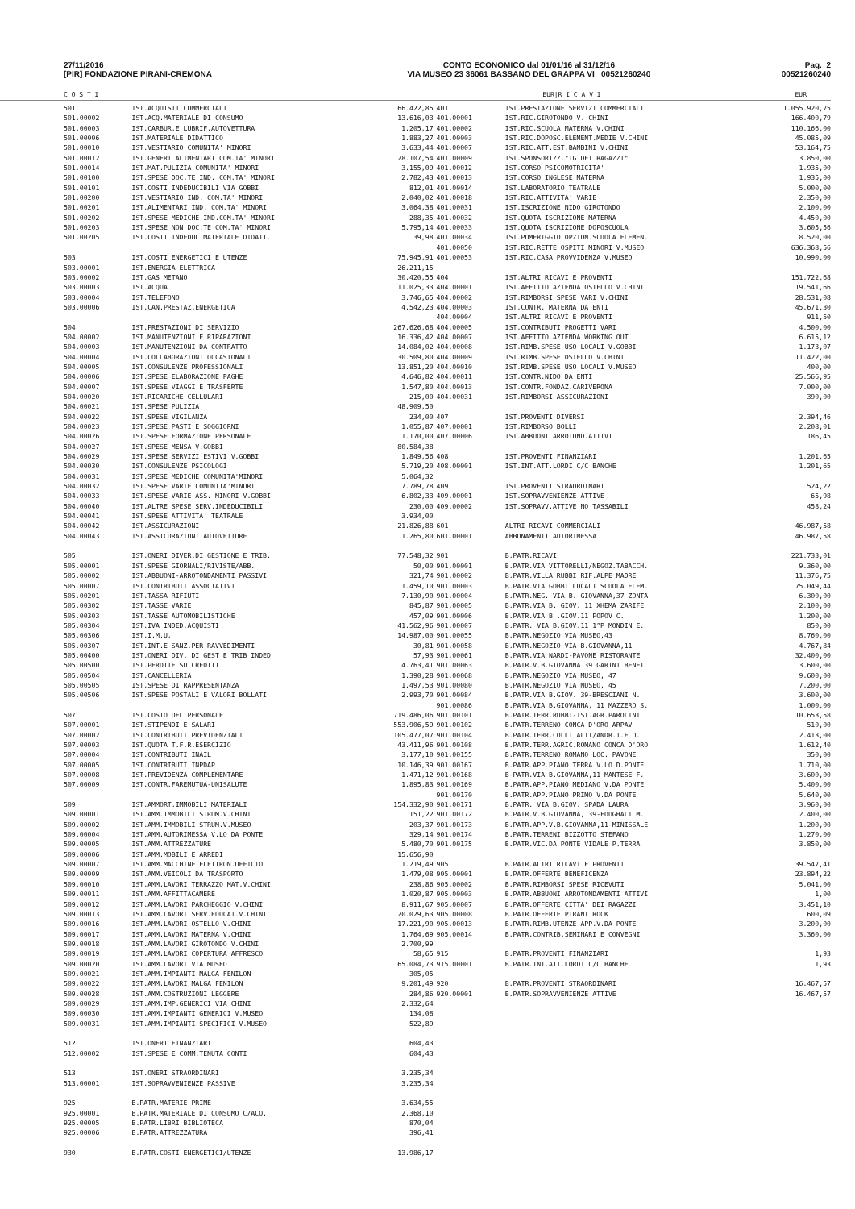27/11/2016
[PIR] FONDAZIONE PIRANI-CREMONA
CONTO ECONOMICO dal 01/01/16 al 31/12/16
VIA MUSEO 23 36061 BASSANO DEL GRAPPA VI 00521260240
Pag. 2
00521260240
C O S T I EUR|R I C A V I EUR
| 501 | IST.ACQUISTI COMMERCIALI | 66.422,85 | 401 | IST.PRESTAZIONE SERVIZI COMMERCIALI | 1.055.920,75 |
| 501.00002 | IST.ACQ.MATERIALE DI CONSUMO | 13.616,03 | 401.00001 | IST.RIC.GIROTONDO V. CHINI | 166.400,79 |
| 501.00003 | IST.CARBUR.E LUBRIF.AUTOVETTURA | 1.205,17 | 401.00002 | IST.RIC.SCUOLA MATERNA V.CHINI | 110.166,00 |
| 501.00006 | IST.MATERIALE DIDATTICO | 1.883,27 | 401.00003 | IST.RIC.DOPOSC.ELEMENT.MEDIE V.CHINI | 45.085,09 |
| 501.00010 | IST.VESTIARIO COMUNITA' MINORI | 3.633,44 | 401.00007 | IST.RIC.ATT.EST.BAMBINI V.CHINI | 53.164,75 |
| 501.00012 | IST.GENERI ALIMENTARI COM.TA' MINORI | 28.107,54 | 401.00009 | IST.SPONSORIZZ."TG DEI RAGAZZI" | 3.850,00 |
| 501.00014 | IST.MAT.PULIZIA COMUNITA' MINORI | 3.155,09 | 401.00012 | IST.CORSO PSICOMOTRICITA' | 1.935,00 |
| 501.00100 | IST.SPESE DOC.TE IND. COM.TA' MINORI | 2.782,43 | 401.00013 | IST.CORSO INGLESE MATERNA | 1.935,00 |
| 501.00101 | IST.COSTI INDEDUCIBILI VIA GOBBI | 812,01 | 401.00014 | IST.LABORATORIO TEATRALE | 5.000,00 |
| 501.00200 | IST.VESTIARIO IND. COM.TA' MINORI | 2.040,02 | 401.00018 | IST.RIC.ATTIVITA' VARIE | 2.350,00 |
| 501.00201 | IST.ALIMENTARI IND. COM.TA' MINORI | 3.064,38 | 401.00031 | IST.ISCRIZIONE NIDO GIROTONDO | 2.100,00 |
| 501.00202 | IST.SPESE MEDICHE IND.COM.TA' MINORI | 288,35 | 401.00032 | IST.QUOTA ISCRIZIONE MATERNA | 4.450,00 |
| 501.00203 | IST.SPESE NON DOC.TE COM.TA' MINORI | 5.795,14 | 401.00033 | IST.QUOTA ISCRIZIONE DOPOSCUOLA | 3.605,56 |
| 501.00205 | IST.COSTI INDEDUC.MATERIALE DIDATT. | 39,98 | 401.00034 | IST.POMERIGGIO OPZION.SCUOLA ELEMEN. | 8.520,00 |
| | | | 401.00050 | IST.RIC.RETTE OSPITI MINORI V.MUSEO | 636.368,56 |
| 503 | IST.COSTI ENERGETICI E UTENZE | 75.945,91 | 401.00053 | IST.RIC.CASA PROVVIDENZA V.MUSEO | 10.990,00 |
| 503.00001 | IST.ENERGIA ELETTRICA | 26.211,15 | | | |
| 503.00002 | IST.GAS METANO | 30.420,55 | 404 | IST.ALTRI RICAVI E PROVENTI | 151.722,68 |
| 503.00003 | IST.ACQUA | 11.025,33 | 404.00001 | IST.AFFITTO AZIENDA OSTELLO V.CHINI | 19.541,66 |
| 503.00004 | IST.TELEFONO | 3.746,65 | 404.00002 | IST.RIMBORSI SPESE VARI V.CHINI | 28.531,08 |
| 503.00006 | IST.CAN.PRESTAZ.ENERGETICA | 4.542,23 | 404.00003 | IST.CONTR. MATERNA DA ENTI | 45.671,30 |
| | | | 404.00004 | IST.ALTRI RICAVI E PROVENTI | 911,50 |
| 504 | IST.PRESTAZIONI DI SERVIZIO | 267.626,68 | 404.00005 | IST.CONTRIBUTI PROGETTI VARI | 4.500,00 |
| 504.00002 | IST.MANUTENZIONI E RIPARAZIONI | 16.336,42 | 404.00007 | IST.AFFITTO AZIENDA WORKING OUT | 6.615,12 |
| 504.00003 | IST.MANUTENZIONI DA CONTRATTO | 14.084,02 | 404.00008 | IST.RIMB.SPESE USO LOCALI V.GOBBI | 1.173,07 |
| 504.00004 | IST.COLLABORAZIONI OCCASIONALI | 30.509,80 | 404.00009 | IST.RIMB.SPESE OSTELLO V.CHINI | 11.422,00 |
| 504.00005 | IST.CONSULENZE PROFESSIONALI | 13.851,20 | 404.00010 | IST.RIMB.SPESE USO LOCALI V.MUSEO | 400,00 |
| 504.00006 | IST.SPESE ELABORAZIONE PAGHE | 4.646,82 | 404.00011 | IST.CONTR.NIDO DA ENTI | 25.566,95 |
| 504.00007 | IST.SPESE VIAGGI E TRASFERTE | 1.547,80 | 404.00013 | IST.CONTR.FONDAZ.CARIVERONA | 7.000,00 |
| 504.00020 | IST.RICARICHE CELLULARI | 215,00 | 404.00031 | IST.RIMBORSI ASSICURAZIONI | 390,00 |
| 504.00021 | IST.SPESE PULIZIA | 48.909,50 | | | |
| 504.00022 | IST.SPESE VIGILANZA | 234,00 | 407 | IST.PROVENTI DIVERSI | 2.394,46 |
| 504.00023 | IST.SPESE PASTI E SOGGIORNI | 1.055,87 | 407.00001 | IST.RIMBORSO BOLLI | 2.208,01 |
| 504.00026 | IST.SPESE FORMAZIONE PERSONALE | 1.170,00 | 407.00006 | IST.ABBUONI ARROTOND.ATTIVI | 186,45 |
| 504.00027 | IST.SPESE MENSA V.GOBBI | 80.584,38 | | | |
| 504.00029 | IST.SPESE SERVIZI ESTIVI V.GOBBI | 1.849,56 | 408 | IST.PROVENTI FINANZIARI | 1.201,65 |
| 504.00030 | IST.CONSULENZE PSICOLOGI | 5.719,20 | 408.00001 | IST.INT.ATT.LORDI C/C BANCHE | 1.201,65 |
| 504.00031 | IST.SPESE MEDICHE COMUNITA'MINORI | 5.064,32 | | | |
| 504.00032 | IST.SPESE VARIE COMUNITA'MINORI | 7.789,78 | 409 | IST.PROVENTI STRAORDINARI | 524,22 |
| 504.00033 | IST.SPESE VARIE ASS. MINORI V.GOBBI | 6.802,33 | 409.00001 | IST.SOPRAVVENIENZE ATTIVE | 65,98 |
| 504.00040 | IST.ALTRE SPESE SERV.INDEDUCIBILI | 230,00 | 409.00002 | IST.SOPRAVV.ATTIVE NO TASSABILI | 458,24 |
| 504.00041 | IST.SPESE ATTIVITA' TEATRALE | 3.934,00 | | | |
| 504.00042 | IST.ASSICURAZIONI | 21.826,88 | 601 | ALTRI RICAVI COMMERCIALI | 46.987,58 |
| 504.00043 | IST.ASSICURAZIONI AUTOVETTURE | 1.265,80 | 601.00001 | ABBONAMENTI AUTORIMESSA | 46.987,58 |
| 505 | IST.ONERI DIVER.DI GESTIONE E TRIB. | 77.548,32 | 901 | B.PATR.RICAVI | 221.733,01 |
| 505.00001 | IST.SPESE GIORNALI/RIVISTE/ABB. | 50,00 | 901.00001 | B.PATR.VIA VITTORELLI/NEGOZ.TABACCH. | 9.360,00 |
| 505.00002 | IST.ABBUONI-ARROTONDAMENTI PASSIVI | 321,74 | 901.00002 | B.PATR.VILLA RUBBI RIF.ALPE MADRE | 11.376,75 |
| 505.00007 | IST.CONTRIBUTI ASSOCIATIVI | 1.459,10 | 901.00003 | B.PATR.VIA GOBBI LOCALI SCUOLA ELEM. | 75.049,44 |
| 505.00201 | IST.TASSA RIFIUTI | 7.130,90 | 901.00004 | B.PATR.NEG. VIA B. GIOVANNA,37 ZONTA | 6.300,00 |
| 505.00302 | IST.TASSE VARIE | 845,87 | 901.00005 | B.PATR.VIA B. GIOV. 11 XHEMA ZARIFE | 2.100,00 |
| 505.00303 | IST.TASSE AUTOMOBILISTICHE | 457,09 | 901.00006 | B.PATR.VIA B .GIOV.11 POPOV C. | 1.200,00 |
| 505.00304 | IST.IVA INDED.ACQUISTI | 41.562,96 | 901.00007 | B.PATR. VIA B.GIOV.11 1°P MONDIN E. | 850,00 |
| 505.00306 | IST.I.M.U. | 14.987,00 | 901.00055 | B.PATR.NEGOZIO VIA MUSEO,43 | 8.760,00 |
| 505.00307 | IST.INT.E SANZ.PER RAVVEDIMENTI | 30,81 | 901.00058 | B.PATR.NEGOZIO VIA B.GIOVANNA,11 | 4.767,84 |
| 505.00400 | IST.ONERI DIV. DI GEST E TRIB INDED | 57,93 | 901.00061 | B.PATR.VIA NARDI-PAVONE RISTORANTE | 32.400,00 |
| 505.00500 | IST.PERDITE SU CREDITI | 4.763,41 | 901.00063 | B.PATR.V.B.GIOVANNA 39 GARINI BENET | 3.600,00 |
| 505.00504 | IST.CANCELLERIA | 1.390,28 | 901.00068 | B.PATR.NEGOZIO VIA MUSEO, 47 | 9.600,00 |
| 505.00505 | IST.SPESE DI RAPPRESENTANZA | 1.497,53 | 901.00080 | B.PATR.NEGOZIO VIA MUSEO, 45 | 7.200,00 |
| 505.00506 | IST.SPESE POSTALI E VALORI BOLLATI | 2.993,70 | 901.00084 | B.PATR.VIA B.GIOV. 39-BRESCIANI N. | 3.600,00 |
| | | | 901.00086 | B.PATR.VIA B.GIOVANNA, 11 MAZZERO S. | 1.000,00 |
| 507 | IST.COSTO DEL PERSONALE | 719.486,06 | 901.00101 | B.PATR.TERR.RUBBI-IST.AGR.PAROLINI | 10.653,58 |
| 507.00001 | IST.STIPENDI E SALARI | 553.906,59 | 901.00102 | B.PATR.TERRENO CONCA D'ORO ARPAV | 510,00 |
| 507.00002 | IST.CONTRIBUTI PREVIDENZIALI | 105.477,07 | 901.00104 | B.PATR.TERR.COLLI ALTI/ANDR.I.E O. | 2.413,00 |
| 507.00003 | IST.QUOTA T.F.R.ESERCIZIO | 43.411,96 | 901.00108 | B.PATR.TERR.AGRIC.ROMANO CONCA D'ORO | 1.612,40 |
| 507.00004 | IST.CONTRIBUTI INAIL | 3.177,10 | 901.00155 | B.PATR.TERRENO ROMANO LOC. PAVONE | 350,00 |
| 507.00005 | IST.CONTRIBUTI INPDAP | 10.146,39 | 901.00167 | B.PATR.APP.PIANO TERRA V.LO D.PONTE | 1.710,00 |
| 507.00008 | IST.PREVIDENZA COMPLEMENTARE | 1.471,12 | 901.00168 | B-PATR.VIA B.GIOVANNA,11 MANTESE F. | 3.600,00 |
| 507.00009 | IST.CONTR.FAREMUTUA-UNISALUTE | 1.895,83 | 901.00169 | B.PATR.APP.PIANO MEDIANO V.DA PONTE | 5.400,00 |
| | | | 901.00170 | B.PATR.APP.PIANO PRIMO V.DA PONTE | 5.640,00 |
| 509 | IST.AMMORT.IMMOBILI MATERIALI | 154.332,90 | 901.00171 | B.PATR. VIA B.GIOV. SPADA LAURA | 3.960,00 |
| 509.00001 | IST.AMM.IMMOBILI STRUM.V.CHINI | 151,22 | 901.00172 | B.PATR.V.B.GIOVANNA, 39-FOUGHALI M. | 2.400,00 |
| 509.00002 | IST.AMM.IMMOBILI STRUM.V.MUSEO | 203,37 | 901.00173 | B.PATR.APP.V.B.GIOVANNA,11-MINISSALE | 1.200,00 |
| 509.00004 | IST.AMM.AUTORIMESSA V.LO DA PONTE | 329,14 | 901.00174 | B.PATR.TERRENI BIZZOTTO STEFANO | 1.270,00 |
| 509.00005 | IST.AMM.ATTREZZATURE | 5.480,70 | 901.00175 | B.PATR.VIC.DA PONTE VIDALE P.TERRA | 3.850,00 |
| 509.00006 | IST.AMM.MOBILI E ARREDI | 15.656,90 | | | |
| 509.00007 | IST.AMM.MACCHINE ELETTRON.UFFICIO | 1.219,49 | 905 | B.PATR.ALTRI RICAVI E PROVENTI | 39.547,41 |
| 509.00009 | IST.AMM.VEICOLI DA TRASPORTO | 1.479,08 | 905.00001 | B.PATR.OFFERTE BENEFICENZA | 23.894,22 |
| 509.00010 | IST.AMM.LAVORI TERRAZZO MAT.V.CHINI | 238,86 | 905.00002 | B.PATR.RIMBORSI SPESE RICEVUTI | 5.041,00 |
| 509.00011 | IST.AMM.AFFITTACAMERE | 1.020,87 | 905.00003 | B.PATR.ABBUONI ARROTONDAMENTI ATTIVI | 1,00 |
| 509.00012 | IST.AMM.LAVORI PARCHEGGIO V.CHINI | 8.911,67 | 905.00007 | B.PATR.OFFERTE CITTA' DEI RAGAZZI | 3.451,10 |
| 509.00013 | IST.AMM.LAVORI SERV.EDUCAT.V.CHINI | 20.029,63 | 905.00008 | B.PATR.OFFERTE PIRANI ROCK | 600,09 |
| 509.00016 | IST.AMM.LAVORI OSTELLO V.CHINI | 17.221,90 | 905.00013 | B.PATR.RIMB.UTENZE APP.V.DA PONTE | 3.200,00 |
| 509.00017 | IST.AMM.LAVORI MATERNA V.CHINI | 1.764,69 | 905.00014 | B.PATR.CONTRIB.SEMINARI E CONVEGNI | 3.360,00 |
| 509.00018 | IST.AMM.LAVORI GIROTONDO V.CHINI | 2.700,99 | | | |
| 509.00019 | IST.AMM.LAVORI COPERTURA AFFRESCO | 58,65 | 915 | B.PATR.PROVENTI FINANZIARI | 1,93 |
| 509.00020 | IST.AMM.LAVORI VIA MUSEO | 65.084,73 | 915.00001 | B.PATR.INT.ATT.LORDI C/C BANCHE | 1,93 |
| 509.00021 | IST.AMM.IMPIANTI MALGA FENILON | 305,05 | | | |
| 509.00022 | IST.AMM.LAVORI MALGA FENILON | 9.201,49 | 920 | B.PATR.PROVENTI STRAORDINARI | 16.467,57 |
| 509.00028 | IST.AMM.COSTRUZIONI LEGGERE | 284,86 | 920.00001 | B.PATR.SOPRAVVENIENZE ATTIVE | 16.467,57 |
| 509.00029 | IST.AMM.IMP.GENERICI VIA CHINI | 2.332,64 | | | |
| 509.00030 | IST.AMM.IMPIANTI GENERICI V.MUSEO | 134,08 | | | |
| 509.00031 | IST.AMM.IMPIANTI SPECIFICI V.MUSEO | 522,89 | | | |
| 512 | IST.ONERI FINANZIARI | 604,43 | | | |
| 512.00002 | IST.SPESE E COMM.TENUTA CONTI | 604,43 | | | |
| 513 | IST.ONERI STRAORDINARI | 3.235,34 | | | |
| 513.00001 | IST.SOPRAVVENIENZE PASSIVE | 3.235,34 | | | |
| 925 | B.PATR.MATERIE PRIME | 3.634,55 | | | |
| 925.00001 | B.PATR.MATERIALE DI CONSUMO C/ACQ. | 2.368,10 | | | |
| 925.00005 | B.PATR.LIBRI BIBLIOTECA | 870,04 | | | |
| 925.00006 | B.PATR.ATTREZZATURA | 396,41 | | | |
| 930 | B.PATR.COSTI ENERGETICI/UTENZE | 13.986,17 | | | |